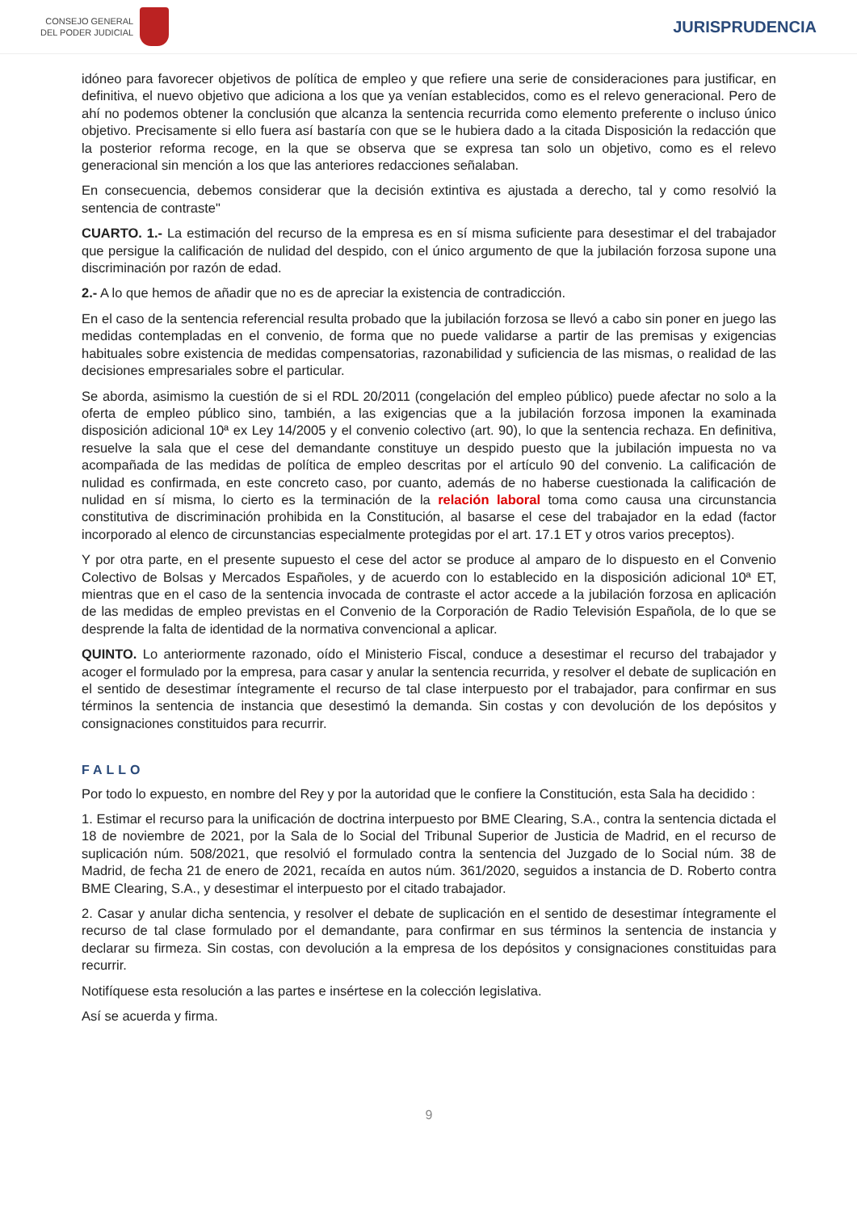CONSEJO GENERAL
DEL PODER JUDICIAL
JURISPRUDENCIA
idóneo para favorecer objetivos de política de empleo y que refiere una serie de consideraciones para justificar, en definitiva, el nuevo objetivo que adiciona a los que ya venían establecidos, como es el relevo generacional. Pero de ahí no podemos obtener la conclusión que alcanza la sentencia recurrida como elemento preferente o incluso único objetivo. Precisamente si ello fuera así bastaría con que se le hubiera dado a la citada Disposición la redacción que la posterior reforma recoge, en la que se observa que se expresa tan solo un objetivo, como es el relevo generacional sin mención a los que las anteriores redacciones señalaban.
En consecuencia, debemos considerar que la decisión extintiva es ajustada a derecho, tal y como resolvió la sentencia de contraste"
CUARTO. 1.- La estimación del recurso de la empresa es en sí misma suficiente para desestimar el del trabajador que persigue la calificación de nulidad del despido, con el único argumento de que la jubilación forzosa supone una discriminación por razón de edad.
2.- A lo que hemos de añadir que no es de apreciar la existencia de contradicción.
En el caso de la sentencia referencial resulta probado que la jubilación forzosa se llevó a cabo sin poner en juego las medidas contempladas en el convenio, de forma que no puede validarse a partir de las premisas y exigencias habituales sobre existencia de medidas compensatorias, razonabilidad y suficiencia de las mismas, o realidad de las decisiones empresariales sobre el particular.
Se aborda, asimismo la cuestión de si el RDL 20/2011 (congelación del empleo público) puede afectar no solo a la oferta de empleo público sino, también, a las exigencias que a la jubilación forzosa imponen la examinada disposición adicional 10ª ex Ley 14/2005 y el convenio colectivo (art. 90), lo que la sentencia rechaza. En definitiva, resuelve la sala que el cese del demandante constituye un despido puesto que la jubilación impuesta no va acompañada de las medidas de política de empleo descritas por el artículo 90 del convenio. La calificación de nulidad es confirmada, en este concreto caso, por cuanto, además de no haberse cuestionada la calificación de nulidad en sí misma, lo cierto es la terminación de la relación laboral toma como causa una circunstancia constitutiva de discriminación prohibida en la Constitución, al basarse el cese del trabajador en la edad (factor incorporado al elenco de circunstancias especialmente protegidas por el art. 17.1 ET y otros varios preceptos).
Y por otra parte, en el presente supuesto el cese del actor se produce al amparo de lo dispuesto en el Convenio Colectivo de Bolsas y Mercados Españoles, y de acuerdo con lo establecido en la disposición adicional 10ª ET, mientras que en el caso de la sentencia invocada de contraste el actor accede a la jubilación forzosa en aplicación de las medidas de empleo previstas en el Convenio de la Corporación de Radio Televisión Española, de lo que se desprende la falta de identidad de la normativa convencional a aplicar.
QUINTO. Lo anteriormente razonado, oído el Ministerio Fiscal, conduce a desestimar el recurso del trabajador y acoger el formulado por la empresa, para casar y anular la sentencia recurrida, y resolver el debate de suplicación en el sentido de desestimar íntegramente el recurso de tal clase interpuesto por el trabajador, para confirmar en sus términos la sentencia de instancia que desestimó la demanda. Sin costas y con devolución de los depósitos y consignaciones constituidos para recurrir.
FALLO
Por todo lo expuesto, en nombre del Rey y por la autoridad que le confiere la Constitución, esta Sala ha decidido :
1. Estimar el recurso para la unificación de doctrina interpuesto por BME Clearing, S.A., contra la sentencia dictada el 18 de noviembre de 2021, por la Sala de lo Social del Tribunal Superior de Justicia de Madrid, en el recurso de suplicación núm. 508/2021, que resolvió el formulado contra la sentencia del Juzgado de lo Social núm. 38 de Madrid, de fecha 21 de enero de 2021, recaída en autos núm. 361/2020, seguidos a instancia de D. Roberto contra BME Clearing, S.A., y desestimar el interpuesto por el citado trabajador.
2. Casar y anular dicha sentencia, y resolver el debate de suplicación en el sentido de desestimar íntegramente el recurso de tal clase formulado por el demandante, para confirmar en sus términos la sentencia de instancia y declarar su firmeza. Sin costas, con devolución a la empresa de los depósitos y consignaciones constituidas para recurrir.
Notifíquese esta resolución a las partes e insértese en la colección legislativa.
Así se acuerda y firma.
9